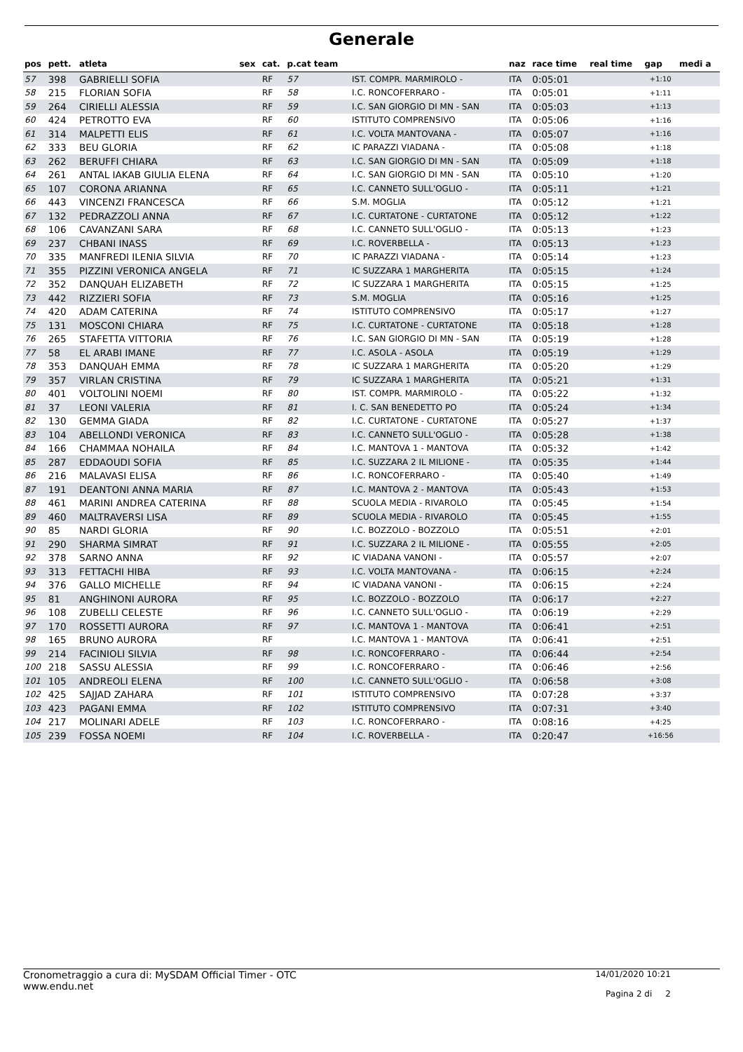Generale
| pos | pett. | atleta | sex | cat. | p.cat team | | naz | race time | real time | gap | medi a |
| --- | --- | --- | --- | --- | --- | --- | --- | --- | --- | --- | --- |
| 57 | 398 | GABRIELLI SOFIA | | RF | 57 | IST. COMPR. MARMIROLO - | ITA | 0:05:01 | | +1:10 | |
| 58 | 215 | FLORIAN SOFIA | | RF | 58 | I.C. RONCOFERRARO - | ITA | 0:05:01 | | +1:11 | |
| 59 | 264 | CIRIELLI ALESSIA | | RF | 59 | I.C. SAN GIORGIO DI MN - SAN | ITA | 0:05:03 | | +1:13 | |
| 60 | 424 | PETROTTO EVA | | RF | 60 | ISTITUTO COMPRENSIVO | ITA | 0:05:06 | | +1:16 | |
| 61 | 314 | MALPETTI ELIS | | RF | 61 | I.C. VOLTA MANTOVANA - | ITA | 0:05:07 | | +1:16 | |
| 62 | 333 | BEU GLORIA | | RF | 62 | IC PARAZZI VIADANA - | ITA | 0:05:08 | | +1:18 | |
| 63 | 262 | BERUFFI CHIARA | | RF | 63 | I.C. SAN GIORGIO DI MN - SAN | ITA | 0:05:09 | | +1:18 | |
| 64 | 261 | ANTAL IAKAB GIULIA ELENA | | RF | 64 | I.C. SAN GIORGIO DI MN - SAN | ITA | 0:05:10 | | +1:20 | |
| 65 | 107 | CORONA ARIANNA | | RF | 65 | I.C. CANNETO SULL'OGLIO - | ITA | 0:05:11 | | +1:21 | |
| 66 | 443 | VINCENZI FRANCESCA | | RF | 66 | S.M. MOGLIA | ITA | 0:05:12 | | +1:21 | |
| 67 | 132 | PEDRAZZOLI ANNA | | RF | 67 | I.C. CURTATONE - CURTATONE | ITA | 0:05:12 | | +1:22 | |
| 68 | 106 | CAVANZANI SARA | | RF | 68 | I.C. CANNETO SULL'OGLIO - | ITA | 0:05:13 | | +1:23 | |
| 69 | 237 | CHBANI INASS | | RF | 69 | I.C. ROVERBELLA - | ITA | 0:05:13 | | +1:23 | |
| 70 | 335 | MANFREDI ILENIA SILVIA | | RF | 70 | IC PARAZZI VIADANA - | ITA | 0:05:14 | | +1:23 | |
| 71 | 355 | PIZZINI VERONICA ANGELA | | RF | 71 | IC SUZZARA 1 MARGHERITA | ITA | 0:05:15 | | +1:24 | |
| 72 | 352 | DANQUAH ELIZABETH | | RF | 72 | IC SUZZARA 1 MARGHERITA | ITA | 0:05:15 | | +1:25 | |
| 73 | 442 | RIZZIERI SOFIA | | RF | 73 | S.M. MOGLIA | ITA | 0:05:16 | | +1:25 | |
| 74 | 420 | ADAM CATERINA | | RF | 74 | ISTITUTO COMPRENSIVO | ITA | 0:05:17 | | +1:27 | |
| 75 | 131 | MOSCONI CHIARA | | RF | 75 | I.C. CURTATONE - CURTATONE | ITA | 0:05:18 | | +1:28 | |
| 76 | 265 | STAFETTA VITTORIA | | RF | 76 | I.C. SAN GIORGIO DI MN - SAN | ITA | 0:05:19 | | +1:28 | |
| 77 | 58 | EL ARABI IMANE | | RF | 77 | I.C. ASOLA - ASOLA | ITA | 0:05:19 | | +1:29 | |
| 78 | 353 | DANQUAH EMMA | | RF | 78 | IC SUZZARA 1 MARGHERITA | ITA | 0:05:20 | | +1:29 | |
| 79 | 357 | VIRLAN CRISTINA | | RF | 79 | IC SUZZARA 1 MARGHERITA | ITA | 0:05:21 | | +1:31 | |
| 80 | 401 | VOLTOLINI NOEMI | | RF | 80 | IST. COMPR. MARMIROLO - | ITA | 0:05:22 | | +1:32 | |
| 81 | 37 | LEONI VALERIA | | RF | 81 | I. C. SAN BENEDETTO PO | ITA | 0:05:24 | | +1:34 | |
| 82 | 130 | GEMMA GIADA | | RF | 82 | I.C. CURTATONE - CURTATONE | ITA | 0:05:27 | | +1:37 | |
| 83 | 104 | ABELLONDI VERONICA | | RF | 83 | I.C. CANNETO SULL'OGLIO - | ITA | 0:05:28 | | +1:38 | |
| 84 | 166 | CHAMMAA NOHAILA | | RF | 84 | I.C. MANTOVA 1 - MANTOVA | ITA | 0:05:32 | | +1:42 | |
| 85 | 287 | EDDAOUDI SOFIA | | RF | 85 | I.C. SUZZARA 2 IL MILIONE - | ITA | 0:05:35 | | +1:44 | |
| 86 | 216 | MALAVASI ELISA | | RF | 86 | I.C. RONCOFERRARO - | ITA | 0:05:40 | | +1:49 | |
| 87 | 191 | DEANTONI ANNA MARIA | | RF | 87 | I.C. MANTOVA 2 - MANTOVA | ITA | 0:05:43 | | +1:53 | |
| 88 | 461 | MARINI ANDREA CATERINA | | RF | 88 | SCUOLA MEDIA - RIVAROLO | ITA | 0:05:45 | | +1:54 | |
| 89 | 460 | MALTRAVERSI LISA | | RF | 89 | SCUOLA MEDIA - RIVAROLO | ITA | 0:05:45 | | +1:55 | |
| 90 | 85 | NARDI GLORIA | | RF | 90 | I.C. BOZZOLO - BOZZOLO | ITA | 0:05:51 | | +2:01 | |
| 91 | 290 | SHARMA SIMRAT | | RF | 91 | I.C. SUZZARA 2 IL MILIONE - | ITA | 0:05:55 | | +2:05 | |
| 92 | 378 | SARNO ANNA | | RF | 92 | IC VIADANA VANONI - | ITA | 0:05:57 | | +2:07 | |
| 93 | 313 | FETTACHI HIBA | | RF | 93 | I.C. VOLTA MANTOVANA - | ITA | 0:06:15 | | +2:24 | |
| 94 | 376 | GALLO MICHELLE | | RF | 94 | IC VIADANA VANONI - | ITA | 0:06:15 | | +2:24 | |
| 95 | 81 | ANGHINONI AURORA | | RF | 95 | I.C. BOZZOLO - BOZZOLO | ITA | 0:06:17 | | +2:27 | |
| 96 | 108 | ZUBELLI CELESTE | | RF | 96 | I.C. CANNETO SULL'OGLIO - | ITA | 0:06:19 | | +2:29 | |
| 97 | 170 | ROSSETTI AURORA | | RF | 97 | I.C. MANTOVA 1 - MANTOVA | ITA | 0:06:41 | | +2:51 | |
| 98 | 165 | BRUNO AURORA | | RF | | I.C. MANTOVA 1 - MANTOVA | ITA | 0:06:41 | | +2:51 | |
| 99 | 214 | FACINIOLI SILVIA | | RF | 98 | I.C. RONCOFERRARO - | ITA | 0:06:44 | | +2:54 | |
| 100 | 218 | SASSU ALESSIA | | RF | 99 | I.C. RONCOFERRARO - | ITA | 0:06:46 | | +2:56 | |
| 101 | 105 | ANDREOLI ELENA | | RF | 100 | I.C. CANNETO SULL'OGLIO - | ITA | 0:06:58 | | +3:08 | |
| 102 | 425 | SAJJAD ZAHARA | | RF | 101 | ISTITUTO COMPRENSIVO | ITA | 0:07:28 | | +3:37 | |
| 103 | 423 | PAGANI EMMA | | RF | 102 | ISTITUTO COMPRENSIVO | ITA | 0:07:31 | | +3:40 | |
| 104 | 217 | MOLINARI ADELE | | RF | 103 | I.C. RONCOFERRARO - | ITA | 0:08:16 | | +4:25 | |
| 105 | 239 | FOSSA NOEMI | | RF | 104 | I.C. ROVERBELLA - | ITA | 0:20:47 | | +16:56 | |
Cronometraggio a cura di: MySDAM Official Timer - OTC
www.endu.net
14/01/2020 10:21
Pagina 2 di 2